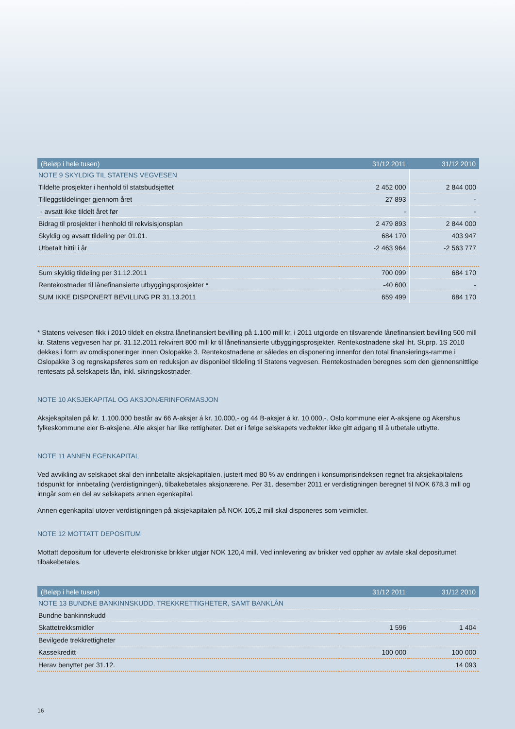| (Beløp i hele tusen) | 31/12 2011 | 31/12 2010 |
| --- | --- | --- |
| NOTE 9 SKYLDIG TIL STATENS VEGVESEN | | |
| Tildelte prosjekter i henhold til statsbudsjettet | 2 452 000 | 2 844 000 |
| Tilleggstildelinger gjennom året | 27 893 | - |
| - avsatt ikke tildelt året før | - | - |
| Bidrag til prosjekter i henhold til rekvisisjonsplan | 2 479 893 | 2 844 000 |
| Skyldig og avsatt tildeling per 01.01. | 684 170 | 403 947 |
| Utbetalt hittil i år | -2 463 964 | -2 563 777 |
| Sum skyldig tildeling per 31.12.2011 | 700 099 | 684 170 |
| Rentekostnader til lånefinansierte utbyggingsprosjekter * | -40 600 | - |
| SUM IKKE DISPONERT BEVILLING PR 31.13.2011 | 659 499 | 684 170 |
* Statens veivesen fikk i 2010 tildelt en ekstra lånefinansiert bevilling på 1.100 mill kr, i 2011 utgjorde en tilsvarende lånefinansiert bevilling 500 mill kr. Statens vegvesen har pr. 31.12.2011 rekvirert 800 mill kr til lånefinansierte utbyggingsprosjekter. Rentekostnadene skal iht. St.prp. 1S 2010 dekkes i form av omdisponeringer innen Oslopakke 3. Rentekostnadene er således en disponering innenfor den total finansierings-ramme i Oslopakke 3 og regnskapsføres som en reduksjon av disponibel tildeling til Statens vegvesen. Rentekostnaden beregnes som den gjennensnittlige rentesats på selskapets lån, inkl. sikringskostnader.
NOTE 10 AKSJEKAPITAL OG AKSJONÆRINFORMASJON
Aksjekapitalen på kr. 1.100.000 består av 66 A-aksjer á kr. 10.000,- og 44 B-aksjer á kr. 10.000,-. Oslo kommune eier A-aksjene og Akershus fylkeskommune eier B-aksjene. Alle aksjer har like rettigheter. Det er i følge selskapets vedtekter ikke gitt adgang til å utbetale utbytte.
NOTE 11 ANNEN EGENKAPITAL
Ved avvikling av selskapet skal den innbetalte aksjekapitalen, justert med 80 % av endringen i konsumprisindeksen regnet fra aksjekapitalens tidspunkt for innbetaling (verdistigningen), tilbakebetales aksjonærene. Per 31. desember 2011 er verdistigningen beregnet til NOK 678,3 mill og inngår som en del av selskapets annen egenkapital.
Annen egenkapital utover verdistigningen på aksjekapitalen på NOK 105,2 mill skal disponeres som veimidler.
NOTE 12 MOTTATT DEPOSITUM
Mottatt depositum for utleverte elektroniske brikker utgjør NOK 120,4 mill. Ved innlevering av brikker ved opphør av avtale skal depositumet tilbakebetales.
| (Beløp i hele tusen) | 31/12 2011 | 31/12 2010 |
| --- | --- | --- |
| NOTE 13 BUNDNE BANKINNSKUDD, TREKKRETTIGHETER, SAMT BANKLÅN | | |
| Bundne bankinnskudd | | |
| Skattetrekksmidler | 1 596 | 1 404 |
| Bevilgede trekkrettigheter | | |
| Kassekreditt | 100 000 | 100 000 |
| Herav benyttet per 31.12. | | 14 093 |
16